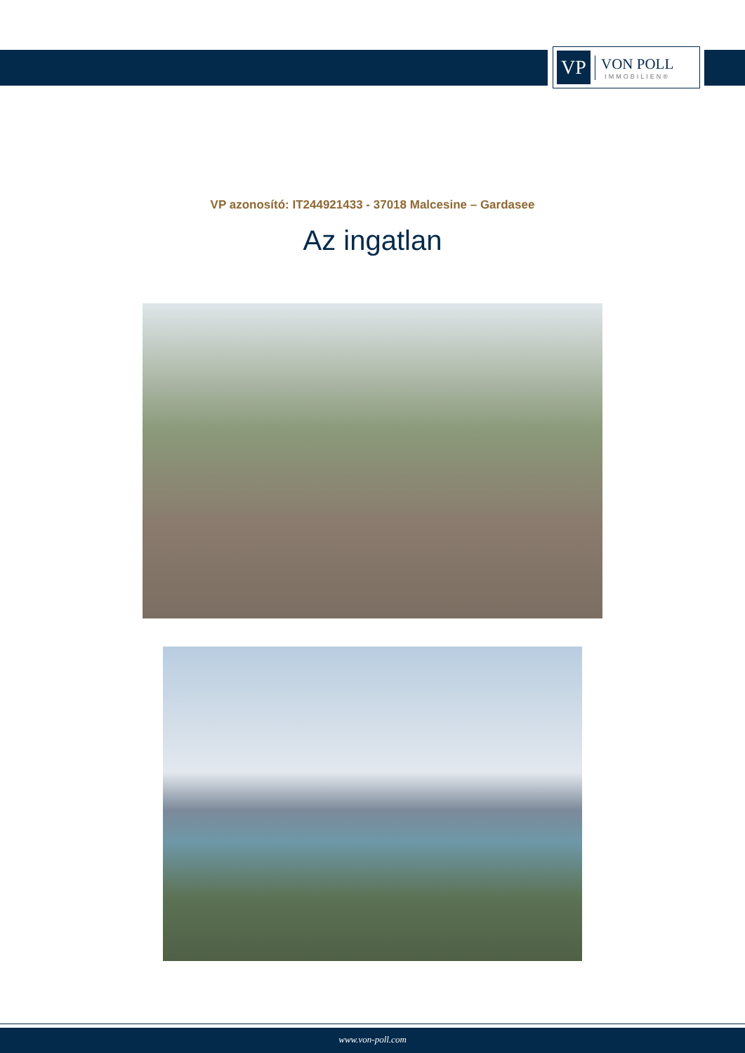VP
VON POLL
IMMOBILIEN®
VP azonosító: IT244921433 - 37018 Malcesine – Gardasee
Az ingatlan
www.von-poll.com